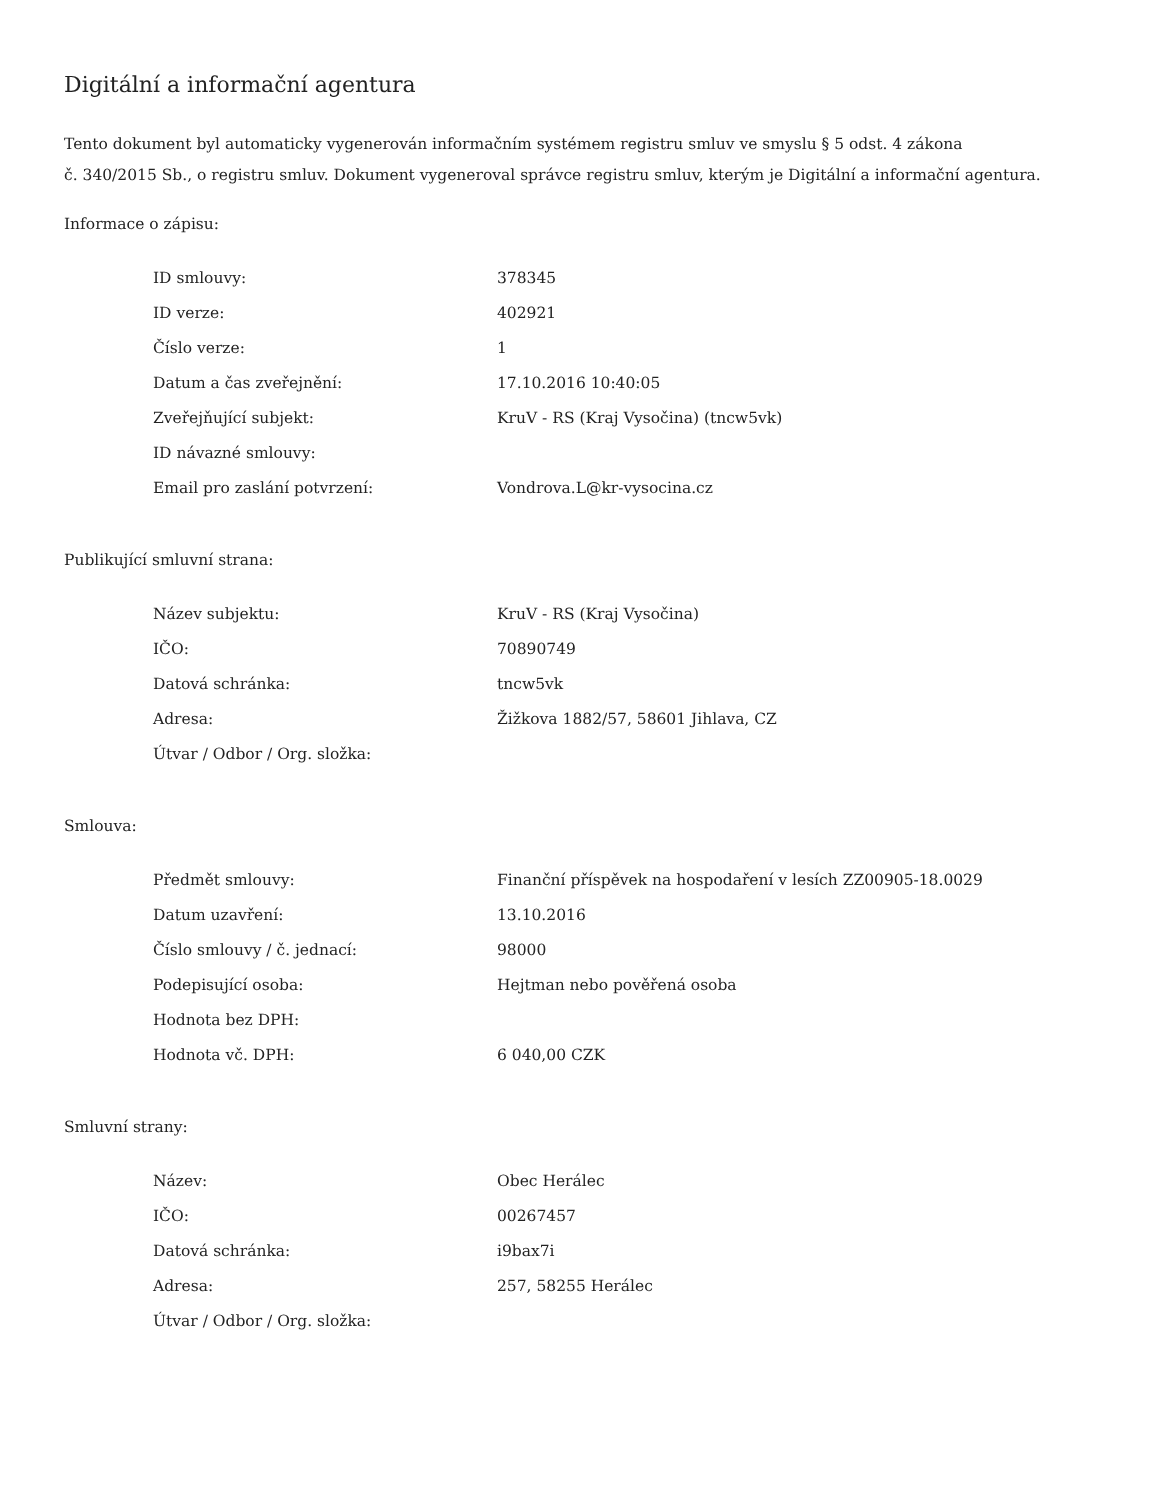Digitální a informační agentura
Tento dokument byl automaticky vygenerován informačním systémem registru smluv ve smyslu § 5 odst. 4 zákona
č. 340/2015 Sb., o registru smluv. Dokument vygeneroval správce registru smluv, kterým je Digitální a informační agentura.
Informace o zápisu:
| ID smlouvy: | 378345 |
| ID verze: | 402921 |
| Číslo verze: | 1 |
| Datum a čas zveřejnění: | 17.10.2016 10:40:05 |
| Zveřejňující subjekt: | KruV - RS (Kraj Vysočina) (tncw5vk) |
| ID návazné smlouvy: | |
| Email pro zaslání potvrzení: | Vondrova.L@kr-vysocina.cz |
Publikující smluvní strana:
| Název subjektu: | KruV - RS (Kraj Vysočina) |
| IČO: | 70890749 |
| Datová schránka: | tncw5vk |
| Adresa: | Žižkova 1882/57, 58601 Jihlava, CZ |
| Útvar / Odbor / Org. složka: | |
Smlouva:
| Předmět smlouvy: | Finanční příspěvek na hospodaření v lesích ZZ00905-18.0029 |
| Datum uzavření: | 13.10.2016 |
| Číslo smlouvy / č. jednací: | 98000 |
| Podepisující osoba: | Hejtman nebo pověřená osoba |
| Hodnota bez DPH: | |
| Hodnota vč. DPH: | 6 040,00 CZK |
Smluvní strany:
| Název: | Obec Herálec |
| IČO: | 00267457 |
| Datová schránka: | i9bax7i |
| Adresa: | 257, 58255 Herálec |
| Útvar / Odbor / Org. složka: | |